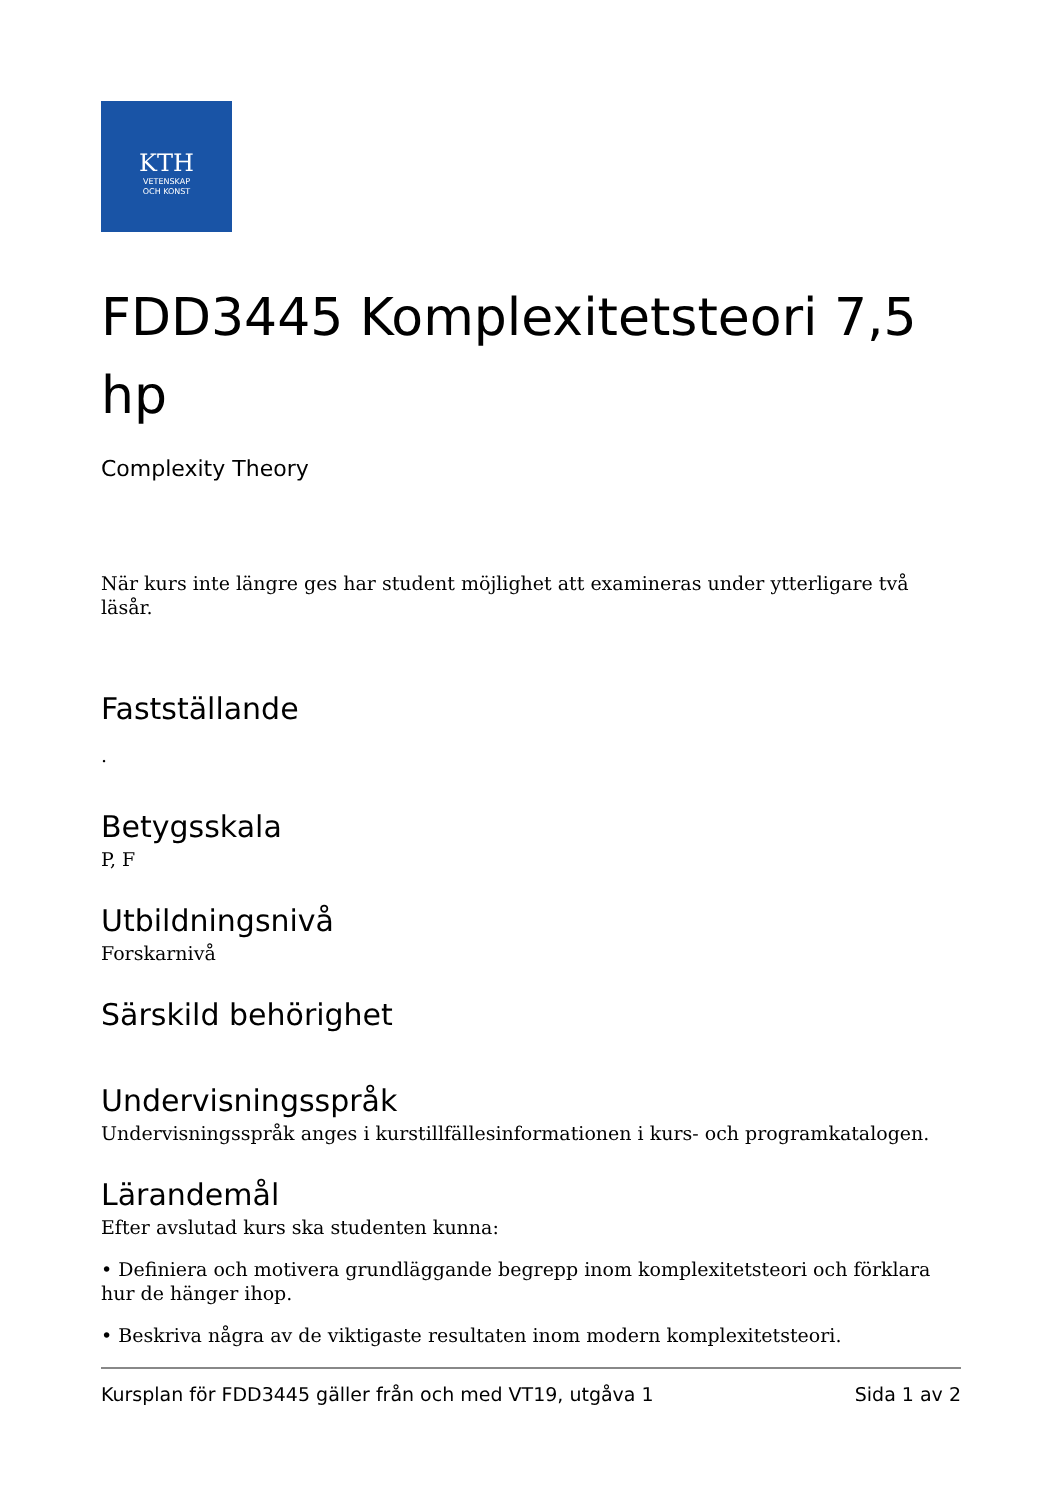KTH
VETENSKAP
OCH KONST
FDD3445 Komplexitetsteori 7,5 hp
Complexity Theory
När kurs inte längre ges har student möjlighet att examineras under ytterligare två läsår.
Fastställande
.
Betygsskala
P, F
Utbildningsnivå
Forskarnivå
Särskild behörighet
Undervisningsspråk
Undervisningsspråk anges i kurstillfällesinformationen i kurs- och programkatalogen.
Lärandemål
Efter avslutad kurs ska studenten kunna:
• Definiera och motivera grundläggande begrepp inom komplexitetsteori och förklara hur de hänger ihop.
• Beskriva några av de viktigaste resultaten inom modern komplexitetsteori.
Kursplan för FDD3445 gäller från och med VT19, utgåva 1 Sida 1 av 2